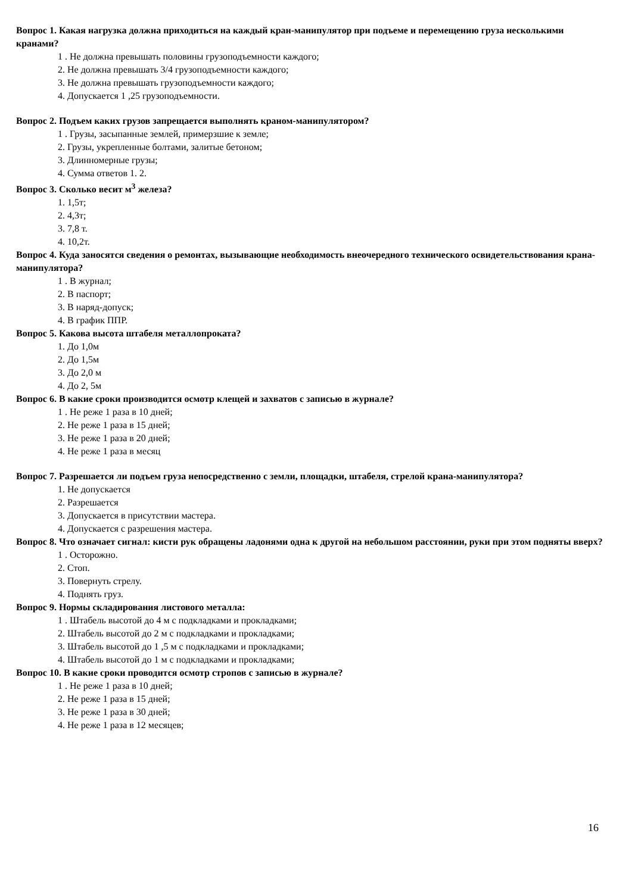Вопрос 1. Какая нагрузка должна приходиться на каждый кран-манипулятор при подъеме и перемещению груза несколькими кранами?
1 . Не должна превышать половины грузоподъемности каждого;
2. Не должна превышать 3/4 грузоподъемности каждого;
3. Не должна превышать грузоподъемности каждого;
4. Допускается 1 ,25 грузоподъемности.
Вопрос 2. Подъем каких грузов запрещается выполнять краном-манипулятором?
1 . Грузы, засыпанные землей, примерзшие к земле;
2. Грузы, укрепленные болтами, залитые бетоном;
3. Длинномерные грузы;
4. Сумма ответов 1. 2.
Вопрос 3. Сколько весит м<sup>3</sup> железа?
1. 1,5т;
2. 4,3т;
3. 7,8 т.
4. 10,2т.
Вопрос 4. Куда заносятся сведения о ремонтах, вызывающие необходимость внеочередного технического освидетельствования крана-манипулятора?
1 . В журнал;
2. В паспорт;
3. В наряд-допуск;
4. В график ППР.
Вопрос 5. Какова высота штабеля металлопроката?
1. До 1,0м
2. До 1,5м
3. До 2,0 м
4. До 2, 5м
Вопрос 6. В какие сроки производится осмотр клещей и захватов с записью в журнале?
1 . Не реже 1 раза в 10 дней;
2. Не реже 1 раза в 15 дней;
3. Не реже 1 раза в 20 дней;
4. Не реже 1 раза в месяц
Вопрос 7. Разрешается ли подъем груза непосредственно с земли, площадки, штабеля, стрелой крана-манипулятора?
1. Не допускается
2. Разрешается
3. Допускается в присутствии мастера.
4. Допускается с разрешения мастера.
Вопрос 8. Что означает сигнал: кисти рук обращены ладонями одна к другой на небольшом расстоянии, руки при этом подняты вверх?
1 . Осторожно.
2. Стоп.
3. Повернуть стрелу.
4. Поднять груз.
Вопрос 9. Нормы складирования листового металла:
1 . Штабель высотой до 4 м с подкладками и прокладками;
2. Штабель высотой до 2 м с подкладками и прокладками;
3. Штабель высотой до 1 ,5 м с подкладками и прокладками;
4. Штабель высотой до 1 м с подкладками и прокладками;
Вопрос 10. В какие сроки проводится осмотр стропов с записью в журнале?
1 . Не реже 1 раза в 10 дней;
2. Не реже 1 раза в 15 дней;
3. Не реже 1 раза в 30 дней;
4. Не реже 1 раза в 12 месяцев;
16